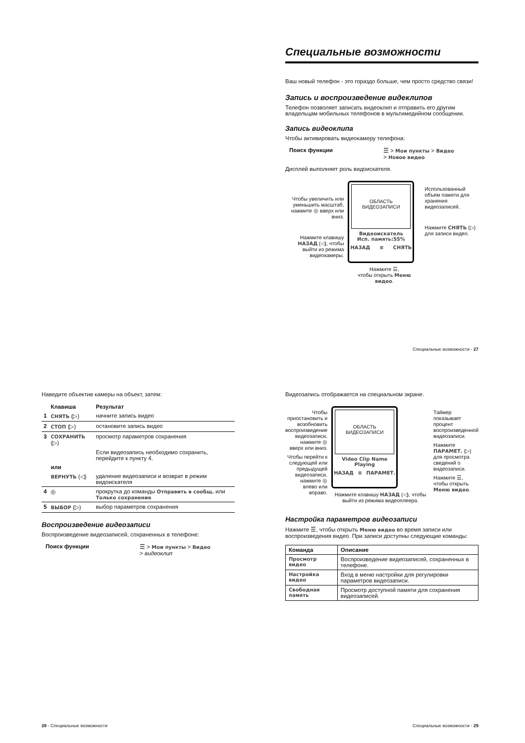Специальные возможности
Ваш новый телефон - это гораздо больше, чем просто средство связи!
Запись и воспроизведение видеклипов
Телефон позволяет записать видеоклип и отправить его другим владельцам мобильных телефонов в мультимедийном сообщении.
Запись видеоклипа
Чтобы активировать видеокамеру телефона:
Поиск функции ☰ > Мои пункты > Видео
> Новое видео
Дисплей выполняет роль видоискателя.
Чтобы увеличить или уменьшить масштаб, нажмите ◎ вверх или вниз.
Нажмите клавишу НАЗАД (◁), чтобы выйти из режима видеокамеры.
ОБЛАСТЬ
ВИДЕОЗАПИСИ
Видеоискатель
Исп. память:55%
НАЗАД ≡ СНЯТЬ
Нажмите ☰,
чтобы открыть Меню видео.
Использованный объем памяти для хранения видеозаписей.
Нажмите СНЯТЬ (▷) для записи видео.
Специальные возможности - 27
Наведите объектив камеры на объект, затем:
| | Клавиша | Результат |
| --- | --- | --- |
| 1 | СНЯТЬ (▷) | начните запись видео |
| 2 | СТОП (▷) | остановите запись видео |
| 3 | СОХРАНИТЬ (▷) | просмотр параметров сохранения |
| | | Если видеозапись необходимо сохранить, перейдите к пункту 4. |
| | или | |
| | ВЕРНУТЬ (◁) | удаление видеозаписи и возврат в режим видоискателя |
| 4 | ◎ | прокрутка до команды Отправить в сообщ. или Только сохранение |
| 5 | ВЫБОР (▷) | выбор параметров сохранения |
Воспроизведение видеозаписи
Воспроизведение видеозаписей, сохраненных в телефоне:
Поиск функции ☰ > Мои пункты > Видео
> видеоклип
28 - Специальные возможности
Видеозапись отображается на специальном экране.
Чтобы приостановить и возобновить воспроизведение видеозаписи, нажмите ◎ вверх или вниз.
Чтобы перейти к следующей или предыдущей видеозаписи, нажмите ◎ влево или вправо.
ОБЛАСТЬ
ВИДЕОЗАПИСИ
Video Clip Name
Playing
НАЗАД ≡ ПАРАМЕТ.
Нажмите клавишу НАЗАД (◁), чтобы выйти из режима видеоплеера.
Таймер показывает процент воспроизведенной видеозаписи.
Нажмите ПАРАМЕТ. (▷) для просмотра сведений о видеозаписи.
Нажмите ☰, чтобы открыть Меню видео.
Настройка параметров видеозаписи
Нажмите ☰, чтобы открыть Меню видео во время записи или воспроизведения видео. При записи доступны следующие команды:
| Команда | Описание |
| --- | --- |
| Просмотр видео | Воспроизведение видеозаписей, сохраненных в телефоне. |
| Настройка видео | Вход в меню настройки для регулировки параметров видеозаписи. |
| Свободная память | Просмотр доступной памяти для сохранения видеозаписей. |
Специальные возможности - 29